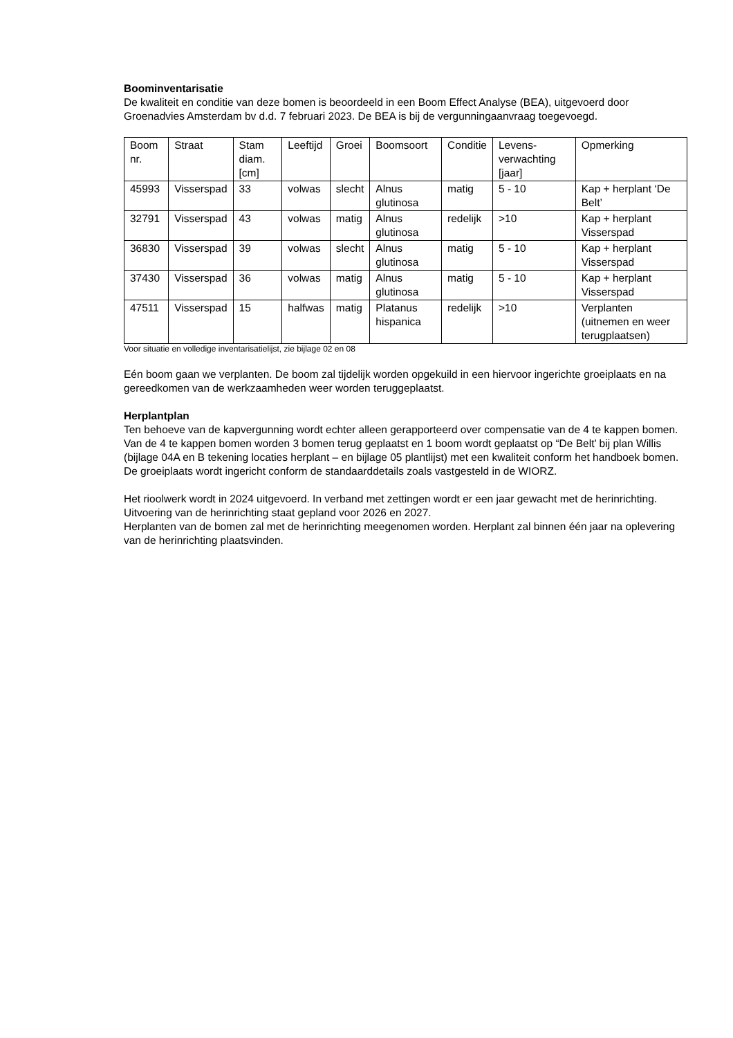Boominventarisatie
De kwaliteit en conditie van deze bomen is beoordeeld in een Boom Effect Analyse (BEA), uitgevoerd door Groenadvies Amsterdam bv d.d. 7 februari 2023. De BEA is bij de vergunningaanvraag toegevoegd.
| Boom nr. | Straat | Stam diam. [cm] | Leeftijd | Groei | Boomsoort | Conditie | Levens-verwachting [jaar] | Opmerking |
| 45993 | Visserspad | 33 | volwas | slecht | Alnus glutinosa | matig | 5 - 10 | Kap + herplant ‘De Belt’ |
| 32791 | Visserspad | 43 | volwas | matig | Alnus glutinosa | redelijk | >10 | Kap + herplant Visserspad |
| 36830 | Visserspad | 39 | volwas | slecht | Alnus glutinosa | matig | 5 - 10 | Kap + herplant Visserspad |
| 37430 | Visserspad | 36 | volwas | matig | Alnus glutinosa | matig | 5 - 10 | Kap + herplant Visserspad |
| 47511 | Visserspad | 15 | halfwas | matig | Platanus hispanica | redelijk | >10 | Verplanten (uitnemen en weer terugplaatsen) |
Voor situatie en volledige inventarisatielijst, zie bijlage 02 en 08
Eén boom gaan we verplanten. De boom zal tijdelijk worden opgekuild in een hiervoor ingerichte groeiplaats en na gereedkomen van de werkzaamheden weer worden teruggeplaatst.
Herplantplan
Ten behoeve van de kapvergunning wordt echter alleen gerapporteerd over compensatie van de 4 te kappen bomen. Van de 4 te kappen bomen worden 3 bomen terug geplaatst en 1 boom wordt geplaatst op “De Belt’ bij plan Willis (bijlage 04A en B tekening locaties herplant – en bijlage 05 plantlijst) met een kwaliteit conform het handboek bomen.
De groeiplaats wordt ingericht conform de standaarddetails zoals vastgesteld in de WIORZ.
Het rioolwerk wordt in 2024 uitgevoerd. In verband met zettingen wordt er een jaar gewacht met de herinrichting. Uitvoering van de herinrichting staat gepland voor 2026 en 2027.
Herplanten van de bomen zal met de herinrichting meegenomen worden. Herplant zal binnen één jaar na oplevering van de herinrichting plaatsvinden.